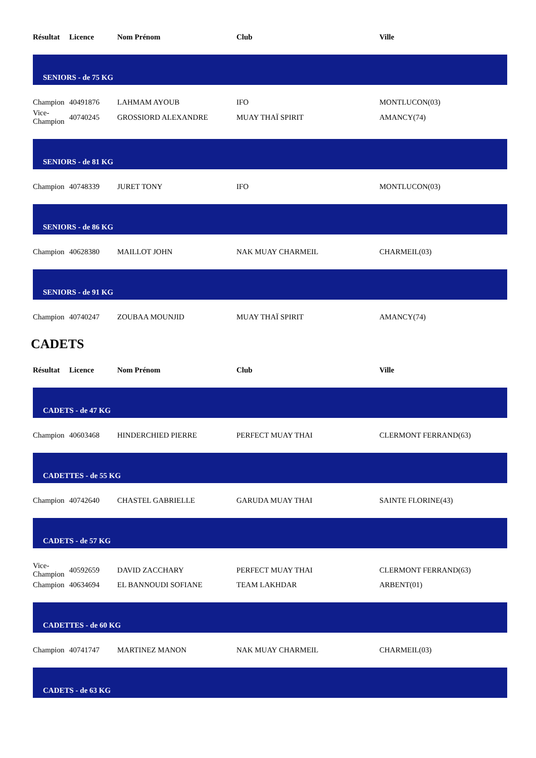| Résultat | Licence | Nom Prénom | Club | Ville |
| --- | --- | --- | --- | --- |
| SENIORS - de 75 KG | | | | |
| Champion | 40491876 | LAHMAM AYOUB | IFO | MONTLUCON(03) |
| Vice- Champion | 40740245 | GROSSIORD ALEXANDRE | MUAY THAÏ SPIRIT | AMANCY(74) |
| SENIORS - de 81 KG | | | | |
| Champion | 40748339 | JURET TONY | IFO | MONTLUCON(03) |
| SENIORS - de 86 KG | | | | |
| Champion | 40628380 | MAILLOT JOHN | NAK MUAY CHARMEIL | CHARMEIL(03) |
| SENIORS - de 91 KG | | | | |
| Champion | 40740247 | ZOUBAA MOUNJID | MUAY THAÏ SPIRIT | AMANCY(74) |
CADETS
| Résultat | Licence | Nom Prénom | Club | Ville |
| --- | --- | --- | --- | --- |
| CADETS - de 47 KG | | | | |
| Champion | 40603468 | HINDERCHIED PIERRE | PERFECT MUAY THAI | CLERMONT FERRAND(63) |
| CADETTES - de 55 KG | | | | |
| Champion | 40742640 | CHASTEL GABRIELLE | GARUDA MUAY THAI | SAINTE FLORINE(43) |
| CADETS - de 57 KG | | | | |
| Vice- Champion | 40592659 | DAVID ZACCHARY | PERFECT MUAY THAI | CLERMONT FERRAND(63) |
| Champion | 40634694 | EL BANNOUDI SOFIANE | TEAM LAKHDAR | ARBENT(01) |
| CADETTES - de 60 KG | | | | |
| Champion | 40741747 | MARTINEZ MANON | NAK MUAY CHARMEIL | CHARMEIL(03) |
| CADETS - de 63 KG | | | | |